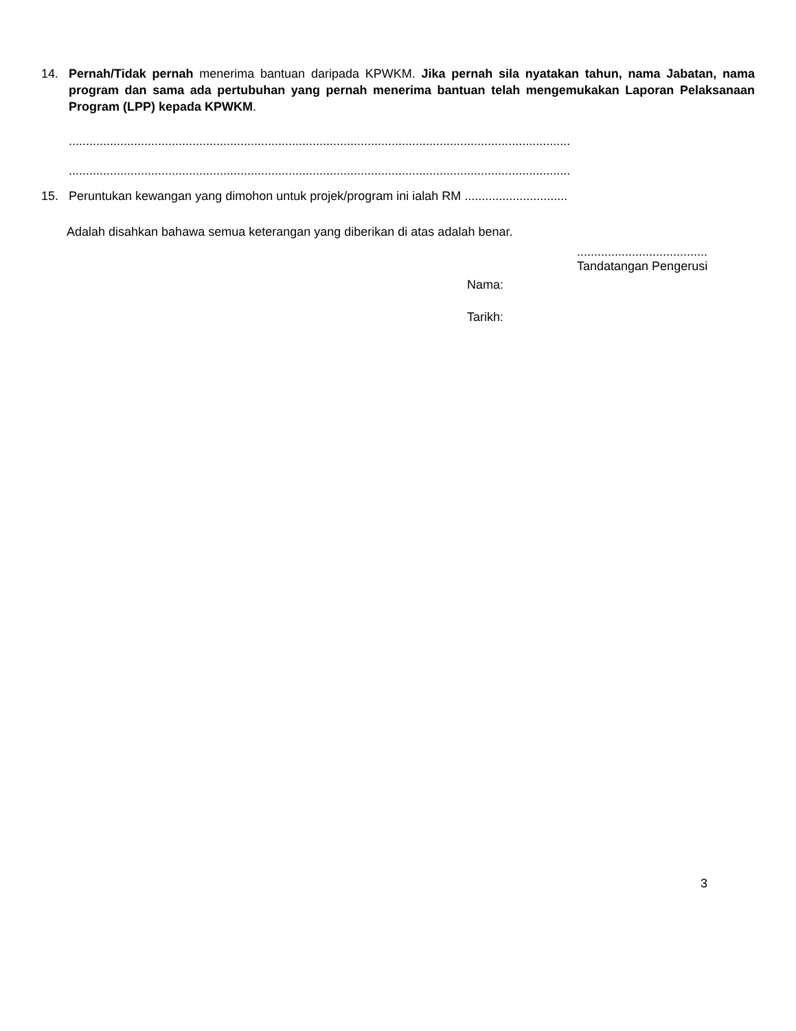14. Pernah/Tidak pernah menerima bantuan daripada KPWKM. Jika pernah sila nyatakan tahun, nama Jabatan, nama program dan sama ada pertubuhan yang pernah menerima bantuan telah mengemukakan Laporan Pelaksanaan Program (LPP) kepada KPWKM.
..................................................................................................................................................
..................................................................................................................................................
15. Peruntukan kewangan yang dimohon untuk projek/program ini ialah RM ..............................
Adalah disahkan bahawa semua keterangan yang diberikan di atas adalah benar.
......................................
Tandatangan Pengerusi
Nama:
Tarikh:
3